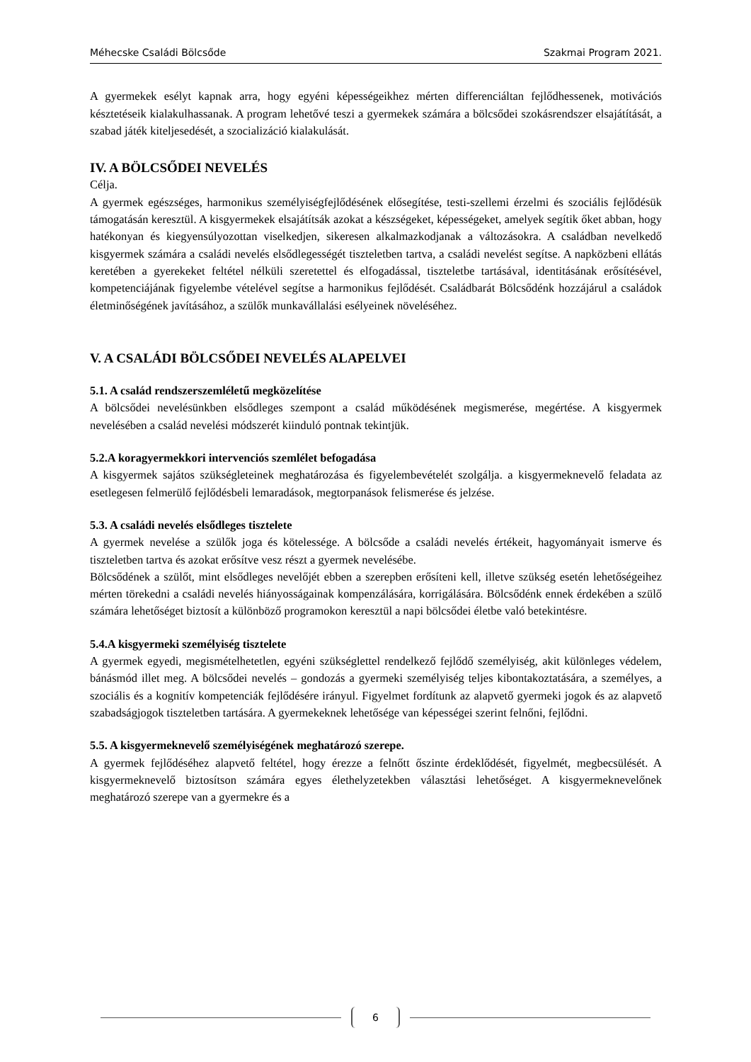Méhecske Családi Bölcsőde Szakmai Program 2021.
A gyermekek esélyt kapnak arra, hogy egyéni képességeikhez mérten differenciáltan fejlődhessenek, motivációs késztetéseik kialakulhassanak. A program lehetővé teszi a gyermekek számára a bölcsődei szokásrendszer elsajátítását, a szabad játék kiteljesedését, a szocializáció kialakulását.
IV. A BÖLCSŐDEI NEVELÉS
Célja.
A gyermek egészséges, harmonikus személyiségfejlődésének elősegítése, testi-szellemi érzelmi és szociális fejlődésük támogatásán keresztül. A kisgyermekek elsajátítsák azokat a készségeket, képességeket, amelyek segítik őket abban, hogy hatékonyan és kiegyensúlyozottan viselkedjen, sikeresen alkalmazkodjanak a változásokra. A családban nevelkedő kisgyermek számára a családi nevelés elsődlegességét tiszteletben tartva, a családi nevelést segítse. A napközbeni ellátás keretében a gyerekeket feltétel nélküli szeretettel és elfogadással, tiszteletbe tartásával, identitásának erősítésével, kompetenciájának figyelembe vételével segítse a harmonikus fejlődését. Családbarát Bölcsődénk hozzájárul a családok életminőségének javításához, a szülők munkavállalási esélyeinek növeléséhez.
V. A CSALÁDI BÖLCSŐDEI NEVELÉS ALAPELVEI
5.1. A család rendszerszemléletű megközelítése
A bölcsődei nevelésünkben elsődleges szempont a család működésének megismerése, megértése. A kisgyermek nevelésében a család nevelési módszerét kiinduló pontnak tekintjük.
5.2.A koragyermekkori intervenciós szemlélet befogadása
A kisgyermek sajátos szükségleteinek meghatározása és figyelembevételét szolgálja. a kisgyermeknevelő feladata az esetlegesen felmerülő fejlődésbeli lemaradások, megtorpanások felismerése és jelzése.
5.3. A családi nevelés elsődleges tisztelete
A gyermek nevelése a szülők joga és kötelessége. A bölcsőde a családi nevelés értékeit, hagyományait ismerve és tiszteletben tartva és azokat erősítve vesz részt a gyermek nevelésébe.
Bölcsődének a szülőt, mint elsődleges nevelőjét ebben a szerepben erősíteni kell, illetve szükség esetén lehetőségeihez mérten törekedni a családi nevelés hiányosságainak kompenzálására, korrigálására. Bölcsődénk ennek érdekében a szülő számára lehetőséget biztosít a különböző programokon keresztül a napi bölcsődei életbe való betekintésre.
5.4.A kisgyermeki személyiség tisztelete
A gyermek egyedi, megismételhetetlen, egyéni szükséglettel rendelkező fejlődő személyiség, akit különleges védelem, bánásmód illet meg. A bölcsődei nevelés – gondozás a gyermeki személyiség teljes kibontakoztatására, a személyes, a szociális és a kognitív kompetenciák fejlődésére irányul. Figyelmet fordítunk az alapvető gyermeki jogok és az alapvető szabadságjogok tiszteletben tartására. A gyermekeknek lehetősége van képességei szerint felnőni, fejlődni.
5.5. A kisgyermeknevelő személyiségének meghatározó szerepe.
A gyermek fejlődéséhez alapvető feltétel, hogy érezze a felnőtt őszinte érdeklődését, figyelmét, megbecsülését. A kisgyermeknevelő biztosítson számára egyes élethelyzetekben választási lehetőséget. A kisgyermeknevelőnek meghatározó szerepe van a gyermekre és a
6